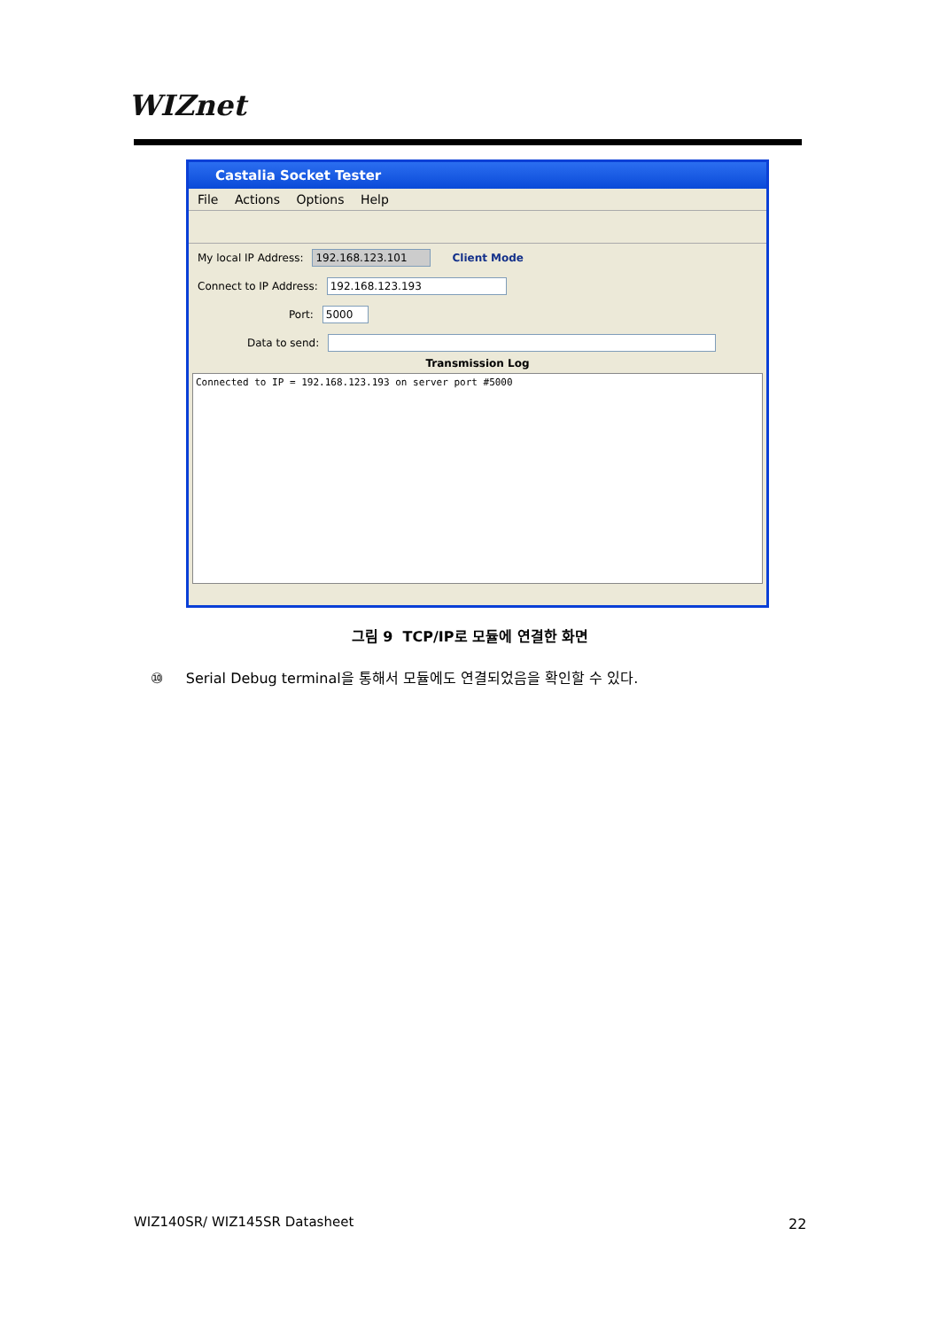WIZnet
Castalia Socket Tester
File Actions Options Help
My local IP Address: 192.168.123.101 Client Mode
Connect to IP Address: 192.168.123.193
Port: 5000
Data to send:
Transmission Log
Connected to IP = 192.168.123.193 on server port #5000
그림 9 TCP/IP로 모듈에 연결한 화면
⑩ Serial Debug terminal을 통해서 모듈에도 연결되었음을 확인할 수 있다.
WIZ140SR/ WIZ145SR Datasheet 22